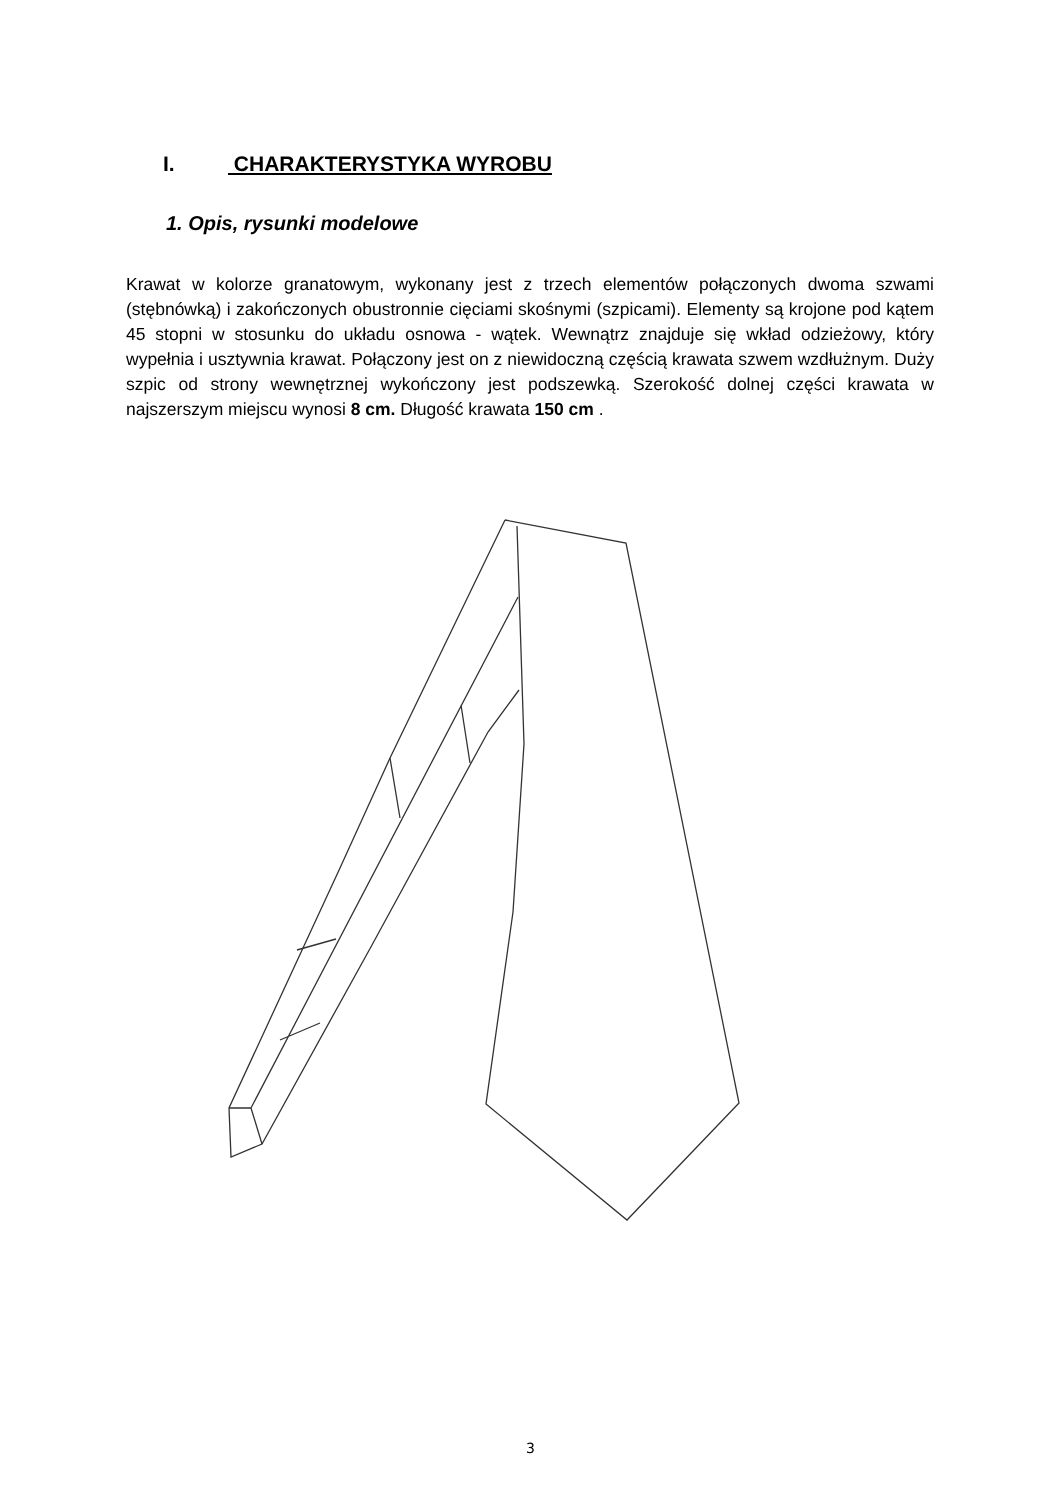I. CHARAKTERYSTYKA WYROBU
1. Opis, rysunki modelowe
Krawat w kolorze granatowym, wykonany jest z trzech elementów połączonych dwoma szwami (stębnówką) i zakończonych obustronnie cięciami skośnymi (szpicami). Elementy są krojone pod kątem 45 stopni w stosunku do układu osnowa - wątek. Wewnątrz znajduje się wkład odzieżowy, który wypełnia i usztywnia krawat. Połączony jest on z niewidoczną częścią krawata szwem wzdłużnym. Duży szpic od strony wewnętrznej wykończony jest podszewką. Szerokość dolnej części krawata w najszerszym miejscu wynosi 8 cm. Długość krawata 150 cm .
3